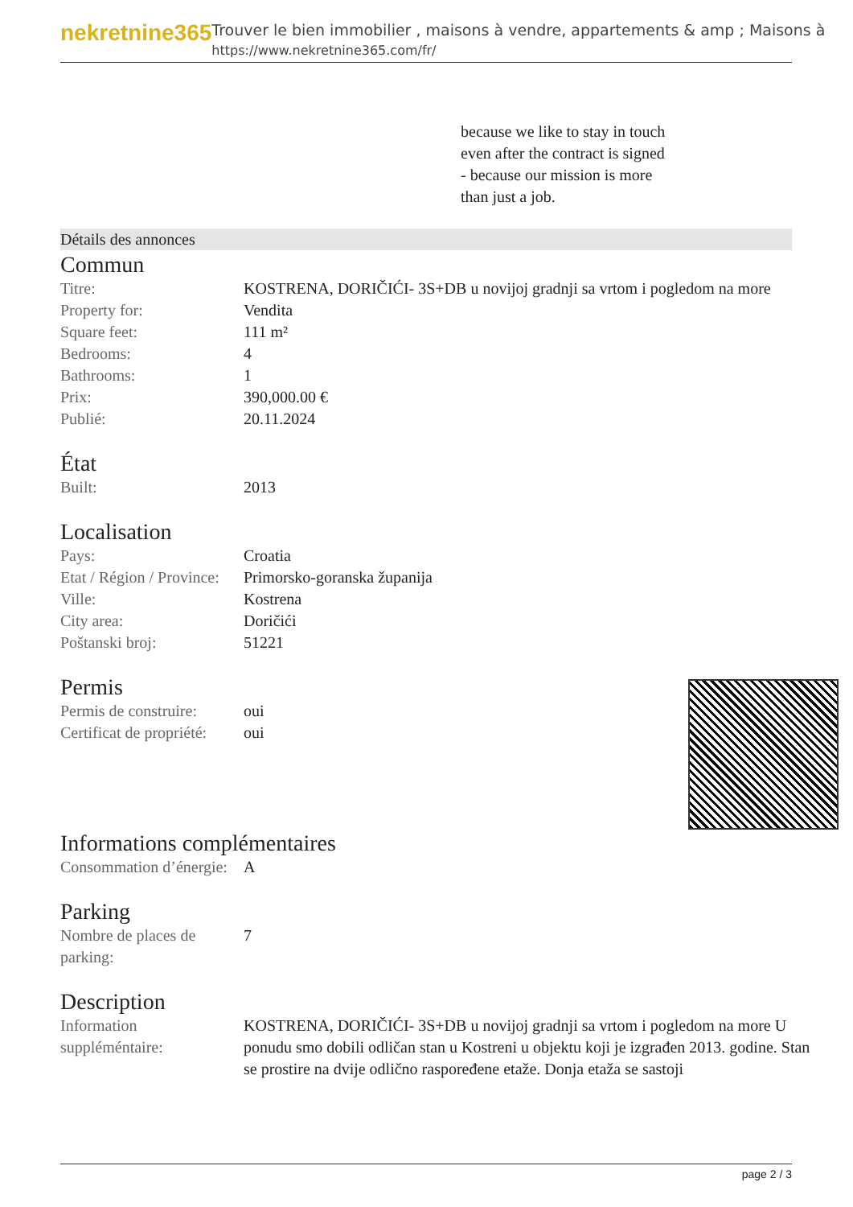nekretnine365
Trouver le bien immobilier , maisons à vendre, appartements & amp ; Maisons à
https://www.nekretnine365.com/fr/
because we like to stay in touch
even after the contract is signed
- because our mission is more
than just a job.
Détails des annonces
Commun
| Titre: | KOSTRENA, DORIČIĆI- 3S+DB u novijoj gradnji sa vrtom i pogledom na more |
| Property for: | Vendita |
| Square feet: | 111 m² |
| Bedrooms: | 4 |
| Bathrooms: | 1 |
| Prix: | 390,000.00 € |
| Publié: | 20.11.2024 |
État
| Built: | 2013 |
Localisation
| Pays: | Croatia |
| Etat / Région / Province: | Primorsko-goranska županija |
| Ville: | Kostrena |
| City area: | Doričići |
| Poštanski broj: | 51221 |
Permis
| Permis de construire: | oui |
| Certificat de propriété: | oui |
Informations complémentaires
| Consommation d’énergie: | A |
Parking
| Nombre de places de parking: | 7 |
Description
| Information suppléméntaire: | KOSTRENA, DORIČIĆI- 3S+DB u novijoj gradnji sa vrtom i pogledom na more U ponudu smo dobili odličan stan u Kostreni u objektu koji je izgrađen 2013. godine. Stan se prostire na dvije odlično raspoređene etaže. Donja etaža se sastoji |
page 2 / 3